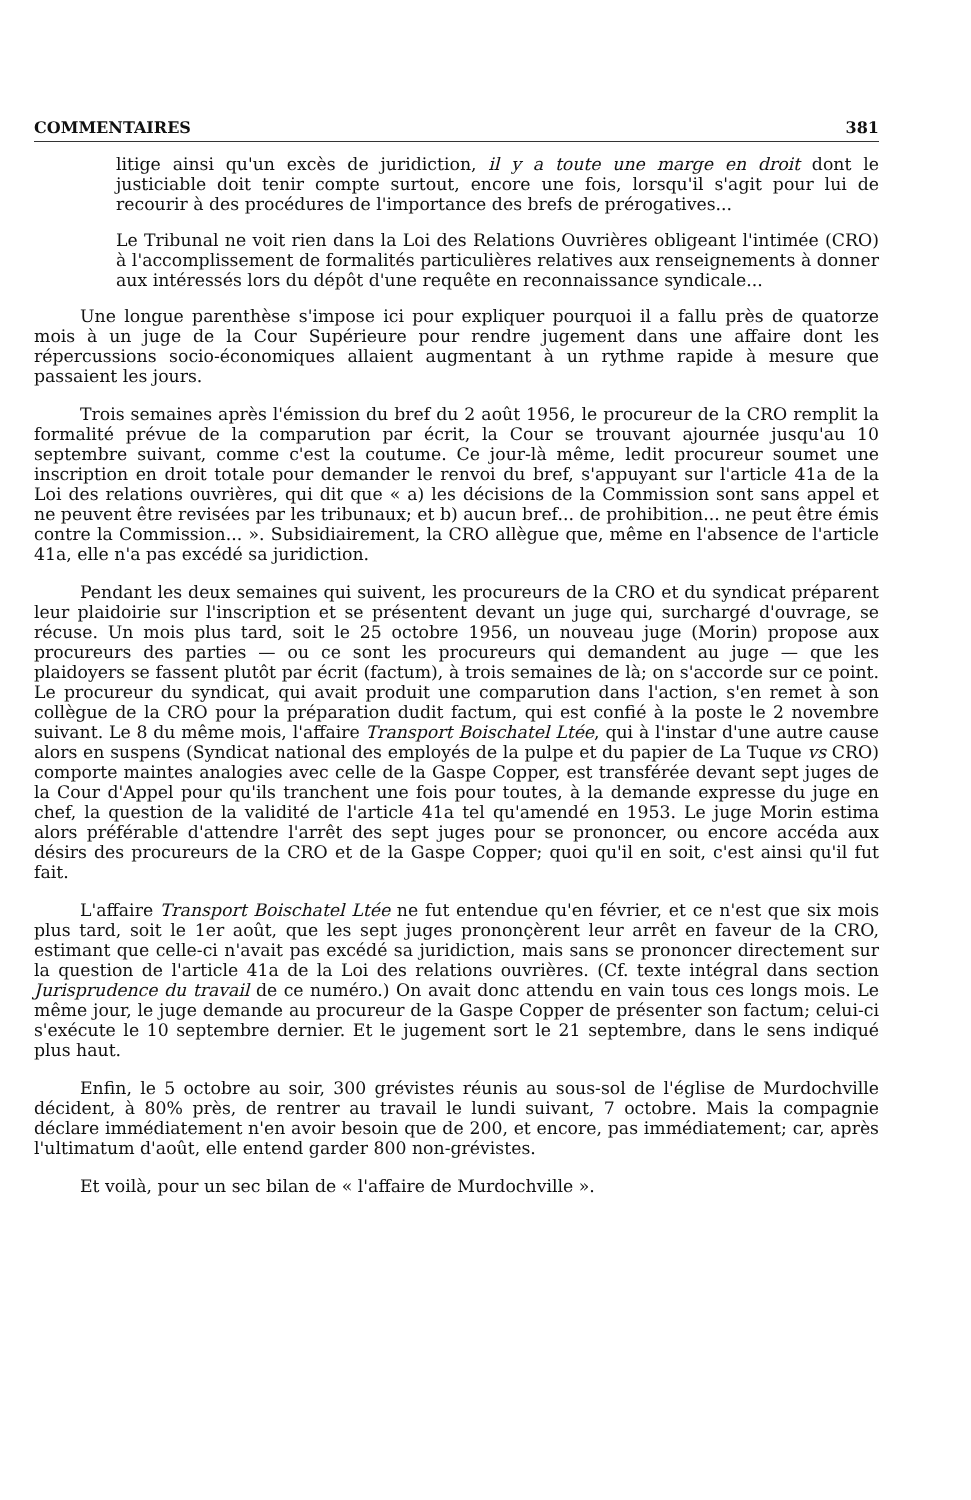COMMENTAIRES 381
litige ainsi qu'un excès de juridiction, il y a toute une marge en droit dont le justiciable doit tenir compte surtout, encore une fois, lorsqu'il s'agit pour lui de recourir à des procédures de l'importance des brefs de prérogatives...
Le Tribunal ne voit rien dans la Loi des Relations Ouvrières obligeant l'intimée (CRO) à l'accomplissement de formalités particulières relatives aux renseignements à donner aux intéressés lors du dépôt d'une requête en reconnaissance syndicale...
Une longue parenthèse s'impose ici pour expliquer pourquoi il a fallu près de quatorze mois à un juge de la Cour Supérieure pour rendre jugement dans une affaire dont les répercussions socio-économiques allaient augmentant à un rythme rapide à mesure que passaient les jours.
Trois semaines après l'émission du bref du 2 août 1956, le procureur de la CRO remplit la formalité prévue de la comparution par écrit, la Cour se trouvant ajournée jusqu'au 10 septembre suivant, comme c'est la coutume. Ce jour-là même, ledit procureur soumet une inscription en droit totale pour demander le renvoi du bref, s'appuyant sur l'article 41a de la Loi des relations ouvrières, qui dit que « a) les décisions de la Commission sont sans appel et ne peuvent être revisées par les tribunaux; et b) aucun bref... de prohibition... ne peut être émis contre la Commission... ». Subsidiairement, la CRO allègue que, même en l'absence de l'article 41a, elle n'a pas excédé sa juridiction.
Pendant les deux semaines qui suivent, les procureurs de la CRO et du syndicat préparent leur plaidoirie sur l'inscription et se présentent devant un juge qui, surchargé d'ouvrage, se récuse. Un mois plus tard, soit le 25 octobre 1956, un nouveau juge (Morin) propose aux procureurs des parties — ou ce sont les procureurs qui demandent au juge — que les plaidoyers se fassent plutôt par écrit (factum), à trois semaines de là; on s'accorde sur ce point. Le procureur du syndicat, qui avait produit une comparution dans l'action, s'en remet à son collègue de la CRO pour la préparation dudit factum, qui est confié à la poste le 2 novembre suivant. Le 8 du même mois, l'affaire Transport Boischatel Ltée, qui à l'instar d'une autre cause alors en suspens (Syndicat national des employés de la pulpe et du papier de La Tuque vs CRO) comporte maintes analogies avec celle de la Gaspe Copper, est transférée devant sept juges de la Cour d'Appel pour qu'ils tranchent une fois pour toutes, à la demande expresse du juge en chef, la question de la validité de l'article 41a tel qu'amendé en 1953. Le juge Morin estima alors préférable d'attendre l'arrêt des sept juges pour se prononcer, ou encore accéda aux désirs des procureurs de la CRO et de la Gaspe Copper; quoi qu'il en soit, c'est ainsi qu'il fut fait.
L'affaire Transport Boischatel Ltée ne fut entendue qu'en février, et ce n'est que six mois plus tard, soit le 1er août, que les sept juges prononçèrent leur arrêt en faveur de la CRO, estimant que celle-ci n'avait pas excédé sa juridiction, mais sans se prononcer directement sur la question de l'article 41a de la Loi des relations ouvrières. (Cf. texte intégral dans section Jurisprudence du travail de ce numéro.) On avait donc attendu en vain tous ces longs mois. Le même jour, le juge demande au procureur de la Gaspe Copper de présenter son factum; celui-ci s'exécute le 10 septembre dernier. Et le jugement sort le 21 septembre, dans le sens indiqué plus haut.
Enfin, le 5 octobre au soir, 300 grévistes réunis au sous-sol de l'église de Murdochville décident, à 80% près, de rentrer au travail le lundi suivant, 7 octobre. Mais la compagnie déclare immédiatement n'en avoir besoin que de 200, et encore, pas immédiatement; car, après l'ultimatum d'août, elle entend garder 800 non-grévistes.
Et voilà, pour un sec bilan de « l'affaire de Murdochville ».